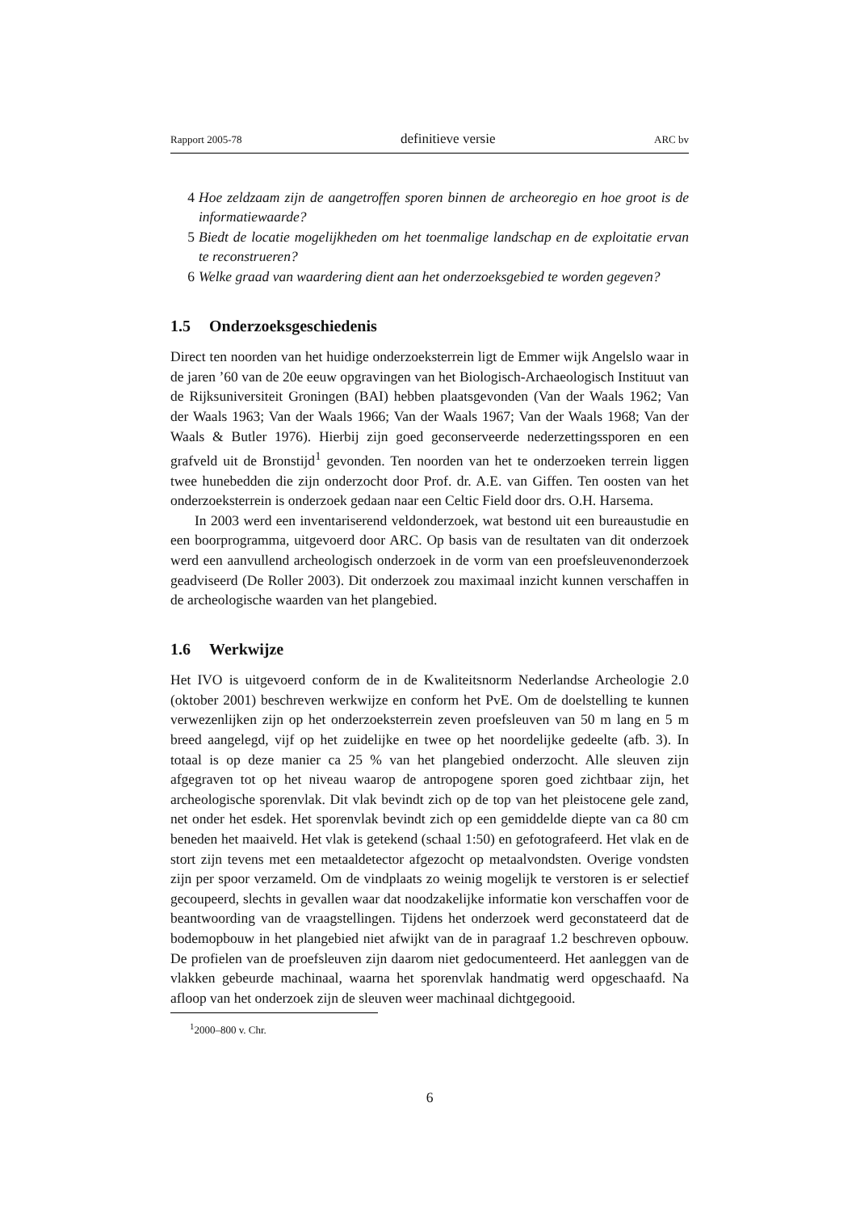Rapport 2005-78 definitieve versie ARC bv
4 Hoe zeldzaam zijn de aangetroffen sporen binnen de archeoregio en hoe groot is de informatiewaarde?
5 Biedt de locatie mogelijkheden om het toenmalige landschap en de exploitatie ervan te reconstrueren?
6 Welke graad van waardering dient aan het onderzoeksgebied te worden gegeven?
1.5 Onderzoeksgeschiedenis
Direct ten noorden van het huidige onderzoeksterrein ligt de Emmer wijk Angelslo waar in de jaren ’60 van de 20e eeuw opgravingen van het Biologisch-Archaeologisch Instituut van de Rijksuniversiteit Groningen (BAI) hebben plaatsgevonden (Van der Waals 1962; Van der Waals 1963; Van der Waals 1966; Van der Waals 1967; Van der Waals 1968; Van der Waals & Butler 1976). Hierbij zijn goed geconserveerde nederzettingssporen en een grafveld uit de Bronstijd<sup>1</sup> gevonden. Ten noorden van het te onderzoeken terrein liggen twee hunebedden die zijn onderzocht door Prof. dr. A.E. van Giffen. Ten oosten van het onderzoeksterrein is onderzoek gedaan naar een Celtic Field door drs. O.H. Harsema.
In 2003 werd een inventariserend veldonderzoek, wat bestond uit een bureaustudie en een boorprogramma, uitgevoerd door ARC. Op basis van de resultaten van dit onderzoek werd een aanvullend archeologisch onderzoek in de vorm van een proefsleuvenonderzoek geadviseerd (De Roller 2003). Dit onderzoek zou maximaal inzicht kunnen verschaffen in de archeologische waarden van het plangebied.
1.6 Werkwijze
Het IVO is uitgevoerd conform de in de Kwaliteitsnorm Nederlandse Archeologie 2.0 (oktober 2001) beschreven werkwijze en conform het PvE. Om de doelstelling te kunnen verwezenlijken zijn op het onderzoeksterrein zeven proefsleuven van 50 m lang en 5 m breed aangelegd, vijf op het zuidelijke en twee op het noordelijke gedeelte (afb. 3). In totaal is op deze manier ca 25 % van het plangebied onderzocht. Alle sleuven zijn afgegraven tot op het niveau waarop de antropogene sporen goed zichtbaar zijn, het archeologische sporenvlak. Dit vlak bevindt zich op de top van het pleistocene gele zand, net onder het esdek. Het sporenvlak bevindt zich op een gemiddelde diepte van ca 80 cm beneden het maaiveld. Het vlak is getekend (schaal 1:50) en gefotografeerd. Het vlak en de stort zijn tevens met een metaaldetector afgezocht op metaalvondsten. Overige vondsten zijn per spoor verzameld. Om de vindplaats zo weinig mogelijk te verstoren is er selectief gecoupeerd, slechts in gevallen waar dat noodzakelijke informatie kon verschaffen voor de beantwoording van de vraagstellingen. Tijdens het onderzoek werd geconstateerd dat de bodemopbouw in het plangebied niet afwijkt van de in paragraaf 1.2 beschreven opbouw. De profielen van de proefsleuven zijn daarom niet gedocumenteerd. Het aanleggen van de vlakken gebeurde machinaal, waarna het sporenvlak handmatig werd opgeschaafd. Na afloop van het onderzoek zijn de sleuven weer machinaal dichtgegooid.
<sup>1</sup> 2000–800 v. Chr.
6